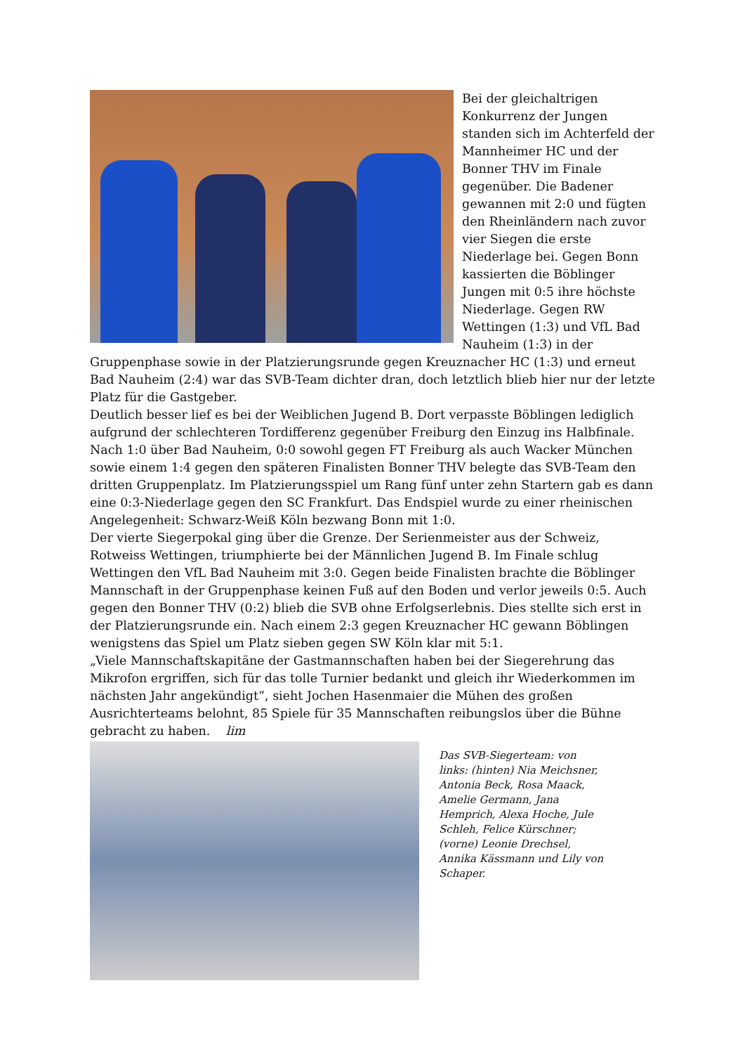Bei der gleichaltrigen Konkurrenz der Jungen standen sich im Achterfeld der Mannheimer HC und der Bonner THV im Finale gegenüber. Die Badener gewannen mit 2:0 und fügten den Rheinländern nach zuvor vier Siegen die erste Niederlage bei. Gegen Bonn kassierten die Böblinger Jungen mit 0:5 ihre höchste Niederlage. Gegen RW Wettingen (1:3) und VfL Bad Nauheim (1:3) in der Gruppenphase sowie in der Platzierungsrunde gegen Kreuznacher HC (1:3) und erneut Bad Nauheim (2:4) war das SVB-Team dichter dran, doch letztlich blieb hier nur der letzte Platz für die Gastgeber.
Deutlich besser lief es bei der Weiblichen Jugend B. Dort verpasste Böblingen lediglich aufgrund der schlechteren Tordifferenz gegenüber Freiburg den Einzug ins Halbfinale. Nach 1:0 über Bad Nauheim, 0:0 sowohl gegen FT Freiburg als auch Wacker München sowie einem 1:4 gegen den späteren Finalisten Bonner THV belegte das SVB-Team den dritten Gruppenplatz. Im Platzierungsspiel um Rang fünf unter zehn Startern gab es dann eine 0:3-Niederlage gegen den SC Frankfurt. Das Endspiel wurde zu einer rheinischen Angelegenheit: Schwarz-Weiß Köln bezwang Bonn mit 1:0.
Der vierte Siegerpokal ging über die Grenze. Der Serienmeister aus der Schweiz, Rotweiss Wettingen, triumphierte bei der Männlichen Jugend B. Im Finale schlug Wettingen den VfL Bad Nauheim mit 3:0. Gegen beide Finalisten brachte die Böblinger Mannschaft in der Gruppenphase keinen Fuß auf den Boden und verlor jeweils 0:5. Auch gegen den Bonner THV (0:2) blieb die SVB ohne Erfolgserlebnis. Dies stellte sich erst in der Platzierungsrunde ein. Nach einem 2:3 gegen Kreuznacher HC gewann Böblingen wenigstens das Spiel um Platz sieben gegen SW Köln klar mit 5:1.
„Viele Mannschaftskapitäne der Gastmannschaften haben bei der Siegerehrung das Mikrofon ergriffen, sich für das tolle Turnier bedankt und gleich ihr Wiederkommen im nächsten Jahr angekündigt“, sieht Jochen Hasenmaier die Mühen des großen Ausrichterteams belohnt, 85 Spiele für 35 Mannschaften reibungslos über die Bühne gebracht zu haben. lim
Das SVB-Siegerteam: von links: (hinten) Nia Meichsner, Antonia Beck, Rosa Maack, Amelie Germann, Jana Hemprich, Alexa Hoche, Jule Schleh, Felice Kürschner; (vorne) Leonie Drechsel, Annika Kässmann und Lily von Schaper.